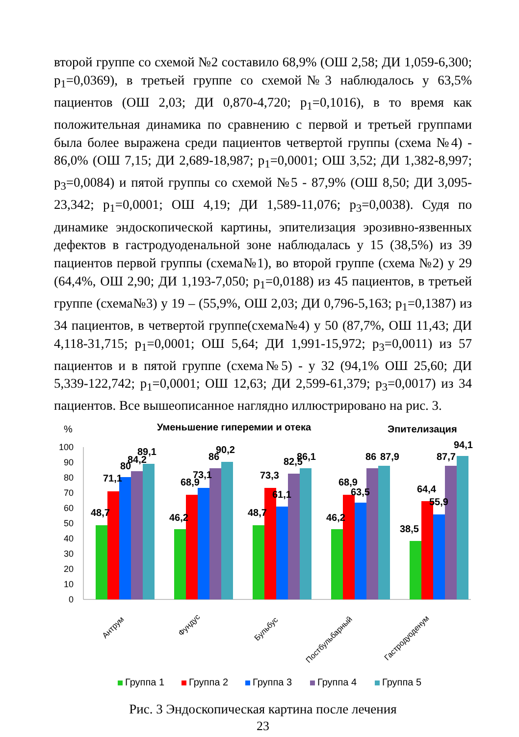второй группе со схемой №2 составило 68,9% (ОШ 2,58; ДИ 1,059-6,300; p<sub>1</sub>=0,0369), в третьей группе со схемой№3 наблюдалось у 63,5% пациентов (ОШ 2,03; ДИ 0,870-4,720; p<sub>1</sub>=0,1016), в то время как положительная динамика по сравнению с первой и третьей группами была более выражена среди пациентов четвертой группы (схема №4) - 86,0% (ОШ 7,15; ДИ 2,689-18,987; p<sub>1</sub>=0,0001; ОШ 3,52; ДИ 1,382-8,997; p<sub>3</sub>=0,0084) и пятой группы со схемой №5 - 87,9% (ОШ 8,50; ДИ 3,095-23,342; p<sub>1</sub>=0,0001; ОШ 4,19; ДИ 1,589-11,076; p<sub>3</sub>=0,0038). Судя по динамике эндоскопической картины, эпителизация эрозивно-язвенных дефектов в гастродуоденальной зоне наблюдалась у 15 (38,5%) из 39 пациентов первой группы (схема№1), во второй группе (схема №2) у 29 (64,4%, ОШ 2,90; ДИ 1,193-7,050; p<sub>1</sub>=0,0188) из 45 пациентов, в третьей группе (схема№3) у 19 – (55,9%, ОШ 2,03; ДИ 0,796-5,163; p<sub>1</sub>=0,1387) из 34 пациентов, в четвертой группе(схема№4) у 50 (87,7%, ОШ 11,43; ДИ 4,118-31,715; p<sub>1</sub>=0,0001; ОШ 5,64; ДИ 1,991-15,972; p<sub>3</sub>=0,0011) из 57 пациентов и в пятой группе (схема№5) - у 32 (94,1% ОШ 25,60; ДИ 5,339-122,742; p<sub>1</sub>=0,0001; ОШ 12,63; ДИ 2,599-61,379; p<sub>3</sub>=0,0017) из 34 пациентов. Все вышеописанное наглядно иллюстрировано на рис. 3.
%
Уменьшение гиперемии и отека
Эпителизация
100
90
80
70
60
50
40
30
20
10
0
48,7
71,1
80
84,2
89,1
46,2
68,9
73,1
86
90,2
48,7
73,3
61,1
82,5
86,1
46,2
68,9
63,5
86
87,9
38,5
64,4
55,9
87,7
94,1
Антрум
Фундус
Бульбус
Постбульбарный
Гастродуоденум
Группа 1
Группа 2
Группа 3
Группа 4
Группа 5
Рис. 3 Эндоскопическая картина после лечения
23